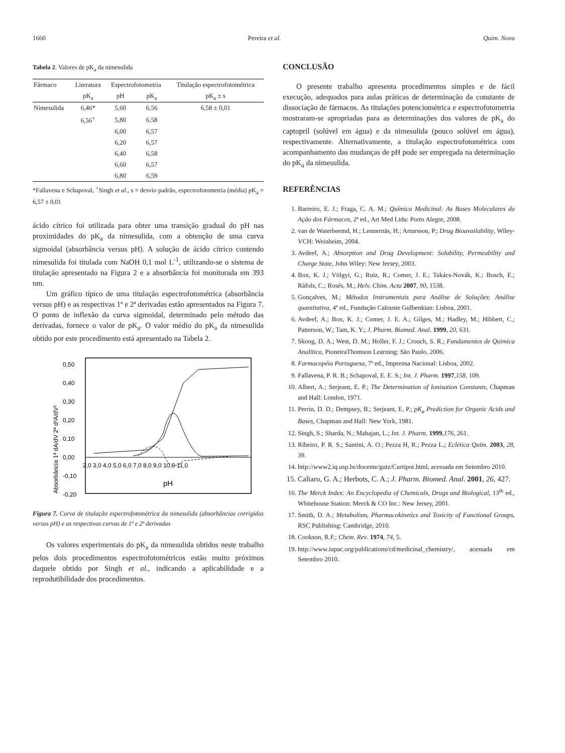1660 Pereira et al. Quim. Nova
Tabela 2. Valores de pK<sub>a</sub> da nimesulida
| Fármaco | Literatura | Espectrofotometria | | Titulação espectrofotométrica |
| --- | --- | --- | --- | --- |
| | pK<sub>a</sub> | pH | pK<sub>a</sub> | pK<sub>a</sub> ± s |
| Nimesulida | 6,46* | 5,60 | 6,56 | 6,58 ± 0,01 |
| | 6,56<sup>+</sup> | 5,80 | 6,58 | |
| | | 6,00 | 6,57 | |
| | | 6,20 | 6,57 | |
| | | 6,40 | 6,58 | |
| | | 6,60 | 6,57 | |
| | | 6,80 | 6,59 | |
*Fallavena e Schapoval, <sup>+</sup>Singh et al., s = desvio padrão, espectrofotometria (média) pK<sub>a</sub> = 6,57 ± 0,01
ácido cítrico foi utilizada para obter uma transição gradual do pH nas proximidades do pK<sub>a</sub> da nimesulida, com a obtenção de uma curva sigmoidal (absorbância versus pH). A solução de ácido cítrico contendo nimesulida foi titulada com NaOH 0,1 mol L<sup>-1</sup>, utilizando-se o sistema de titulação apresentado na Figura 2 e a absorbância foi monitorada em 393 nm.
Um gráfico típico de uma titulação espectrofotométrica (absorbância versus pH) e as respectivas 1ª e 2ª derivadas estão apresentados na Figura 7. O ponto de inflexão da curva sigmoidal, determinado pelo método das derivadas, fornece o valor de pK<sub>a</sub>. O valor médio do pK<sub>a</sub> da nimesulida obtido por este procedimento está apresentado na Tabela 2.
Absorbância 1ª dA/dV 2ª d²A/dV²
0,50
0,40
0,30
0,20
0,10
0,00
-0,10
-0,20
2,0 3,0 4,0 5,0 6,0 7,0 8,0 9,0 10,0 11,0
pH
Figura 7. Curva de titulação espectrofotométrica da nimesulida (absorbâncias corrigidas versus pH) e as respectivas curvas de 1ª e 2ª derivadas
Os valores experimentais do pK<sub>a</sub> da nimesulida obtidos neste trabalho pelos dois procedimentos espectrofotométricos estão muito próximos daquele obtido por Singh et al., indicando a aplicabilidade e a reprodutibilidade dos procedimentos.
CONCLUSÃO
O presente trabalho apresenta procedimentos simples e de fácil execução, adequados para aulas práticas de determinação da constante de dissociação de fármacos. As titulações potenciométrica e espectrofotometria mostraram-se apropriadas para as determinações dos valores de pK<sub>a</sub> do captopril (solúvel em água) e da nimesulida (pouco solúvel em água), respectivamente. Alternativamente, a titulação espectrofotométrica com acompanhamento das mudanças de pH pode ser empregada na determinação do pK<sub>a</sub> da nimesulida.
REFERÊNCIAS
1. Barreiro, E. J.; Fraga, C. A. M.; Química Medicinal: As Bases Moleculares da Ação dos Fármacos, 2ª ed., Art Med Ltda: Porto Alegre, 2008.
2. van de Waterbeemd, H.; Lennernäs, H.; Artursson, P.; Drug Bioavailability, Wiley-VCH: Weinheim, 2004.
3. Avdeef, A.; Absorption and Drug Development: Solubility, Permeability and Charge State, John Wiley: New Jersey, 2003.
4. Box, K. J.; Völgyi, G.; Ruiz, R.; Comer, J. E.; Takács-Novák, K.; Bosch, E.; Ràfols, C.; Rosés, M.; Helv. Chim. Acta 2007, 90, 1538.
5. Gonçalves, M.; Métodos Instrumentais para Análise de Soluções: Análise quantitativa, 4ª ed., Fundação Calouste Gulbenkian: Lisboa, 2001.
6. Avdeef, A.; Box, K. J.; Comer, J. E. A.; Gilges, M.; Hadley, M.; Hibbert, C.; Patterson, W.; Tam, K. Y.; J. Pharm. Biomed. Anal. 1999, 20, 631.
7. Skoog, D. A.; West, D. M.; Holler, F. J.; Crouch, S. R.; Fundamentos de Quimica Analítica, PioneiraThomson Learning: São Paulo, 2006.
8. Farmacopéia Portuguesa, 7ª ed., Imprensa Nacional: Lisboa, 2002.
9. Fallavena, P. R. B.; Schapoval, E. E. S.; Int. J. Pharm. 1997,158, 109.
10. Albert, A.; Serjeant, E. P.; The Determination of Ionisation Constants, Chapman and Hall: London, 1971.
11. Perrin, D. D.; Dempsey, B.; Serjeant, E. P.; pK<sub>a</sub> Prediction for Organic Acids and Bases, Chapman and Hall: New York, 1981.
12. Singh, S.; Sharda, N.; Mahajan, L.; Int. J. Pharm. 1999,176, 261.
13. Ribeiro, P. R. S.; Santini, A. O.; Pezza H, R.; Pezza L.; Eclética Quím. 2003, 28, 39.
14. http://www2.iq.usp.br/docente/gutz/Curtipot.html, acessada em Setembro 2010.
15. Caliaro, G. A.; Herbots, C. A.; J. Pharm. Biomed. Anal. 2001, 26, 427.
16. The Merck Index: An Encyclopedia of Chemicals, Drugs and Biological, 13<sup>th</sup> ed., Whitehouse Station: Merck & CO Inc.: New Jersey, 2001.
17. Smith, D. A.; Metabolism, Pharmacokinetics and Toxicity of Functional Groups, RSC Publishing: Cambridge, 2010.
18. Cookson, R.F.; Chem. Rev. 1974, 74, 5.
19. http://www.iupac.org/publications/cd/medicinal_chemistry/, acessada em Setembro 2010.